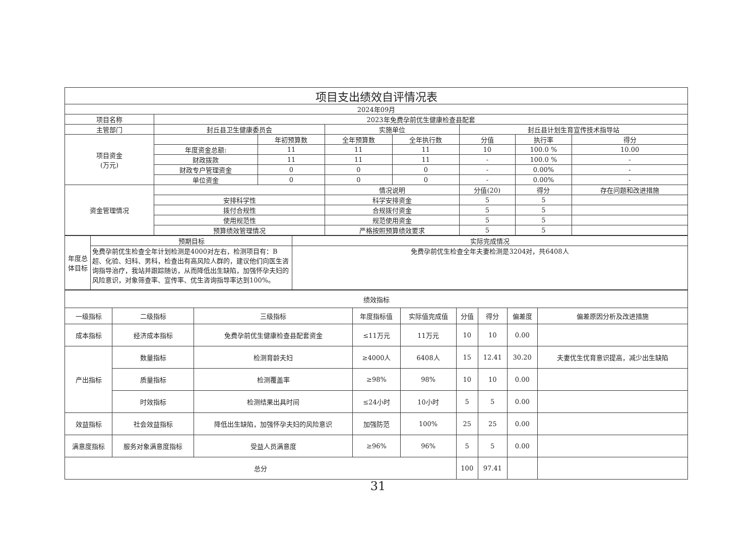| 项目支出绩效自评情况表 | | | | | | | |
| 2024年09月 | | | | | | | |
| 项目名称 | 2023年免费孕前优生健康检查县配套 | | | | | | |
| 主管部门 | 封丘县卫生健康委员会 | | 实施单位 | | 封丘县计划生育宣传技术指导站 | | |
| 项目资金 (万元) | | 年初预算数 | 全年预算数 | 全年执行数 | 分值 | 执行率 | 得分 |
| | 年度资金总额: | 11 | 11 | 11 | 10 | 100.0 % | 10.00 |
| | 财政拨款 | 11 | 11 | 11 | - | 100.0 % | - |
| | 财政专户管理资金 | 0 | 0 | 0 | - | 0.00% | - |
| | 单位资金 | 0 | 0 | 0 | - | 0.00% | - |
| 资金管理情况 | | | 情况说明 | | 分值(20) | 得分 | 存在问题和改进措施 |
| | 安排科学性 | | 科学安排资金 | | 5 | 5 | |
| | 拨付合规性 | | 合规拨付资金 | | 5 | 5 | |
| | 使用规范性 | | 规范使用资金 | | 5 | 5 | |
| | 预算绩效管理情况 | | 严格按照预算绩效要求 | | 5 | 5 | |
| 年度总体目标 | 预期目标 | 实际完成情况 |
| | 免费孕前优生检查全年计划检测是4000对左右，检测项目有：B超、化验、妇科、男科，检查出有高风险人群的，建议他们向医生咨询指导治疗，我站并跟踪随访，从而降低出生缺陷，加强怀孕夫妇的风险意识，对象筛查率、宣传率、优生咨询指导率达到100%。 | 免费孕前优生检查全年夫妻检测是3204对，共6408人 |
| 绩效指标 | | | | | | | | |
| 一级指标 | 二级指标 | 三级指标 | 年度指标值 | 实际值完成值 | 分值 | 得分 | 偏差度 | 偏差原因分析及改进措施 |
| 成本指标 | 经济成本指标 | 免费孕前优生健康检查县配套资金 | ≤11万元 | 11万元 | 10 | 10 | 0.00 | |
| 产出指标 | 数量指标 | 检测育龄夫妇 | ≥4000人 | 6408人 | 15 | 12.41 | 30.20 | 夫妻优生优育意识提高，减少出生缺陷 |
| | 质量指标 | 检测覆盖率 | ≥98% | 98% | 10 | 10 | 0.00 | |
| | 时效指标 | 检测结果出具时间 | ≤24小时 | 10小时 | 5 | 5 | 0.00 | |
| 效益指标 | 社会效益指标 | 降低出生缺陷，加强怀孕夫妇的风险意识 | 加强防范 | 100% | 25 | 25 | 0.00 | |
| 满意度指标 | 服务对象满意度指标 | 受益人员满意度 | ≥96% | 96% | 5 | 5 | 0.00 | |
| 总分 | | | | | 100 | 97.41 | | |
31